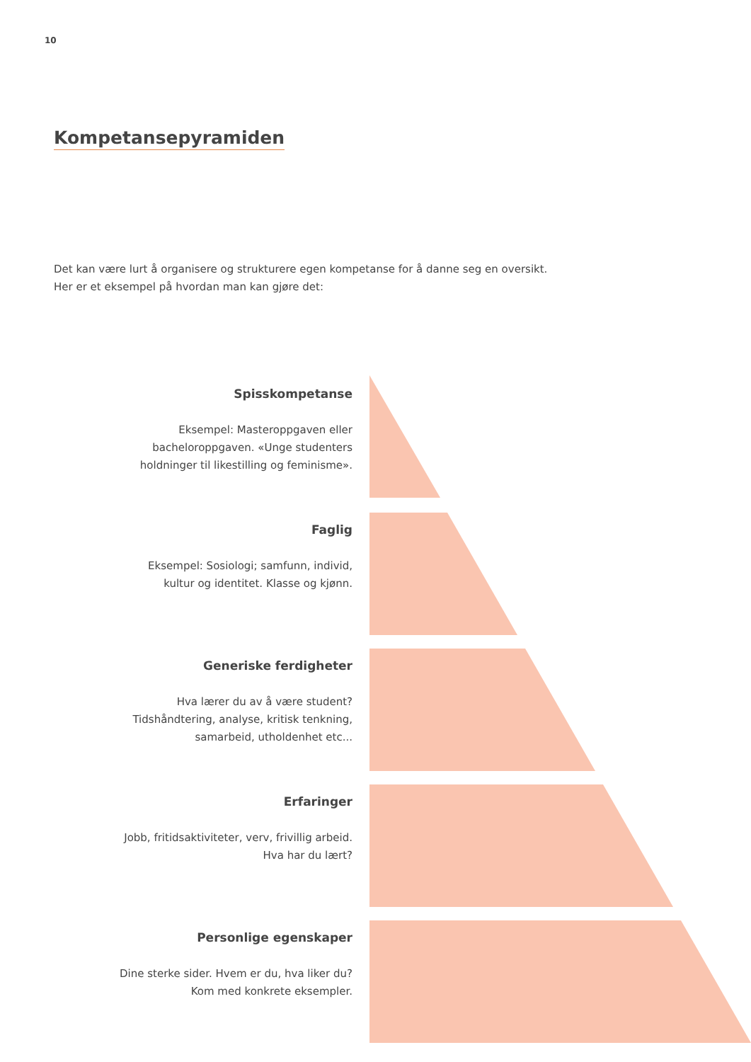10
Kompetansepyramiden
Det kan være lurt å organisere og strukturere egen kompetanse for å danne seg en oversikt.
Her er et eksempel på hvordan man kan gjøre det:
Spisskompetanse
Eksempel: Masteroppgaven eller
bacheloroppgaven. «Unge studenters
holdninger til likestilling og feminisme».
Faglig
Eksempel: Sosiologi; samfunn, individ,
kultur og identitet. Klasse og kjønn.
Generiske ferdigheter
Hva lærer du av å være student?
Tidshåndtering, analyse, kritisk tenkning,
samarbeid, utholdenhet etc...
Erfaringer
Jobb, fritidsaktiviteter, verv, frivillig arbeid.
Hva har du lært?
Personlige egenskaper
Dine sterke sider. Hvem er du, hva liker du?
Kom med konkrete eksempler.